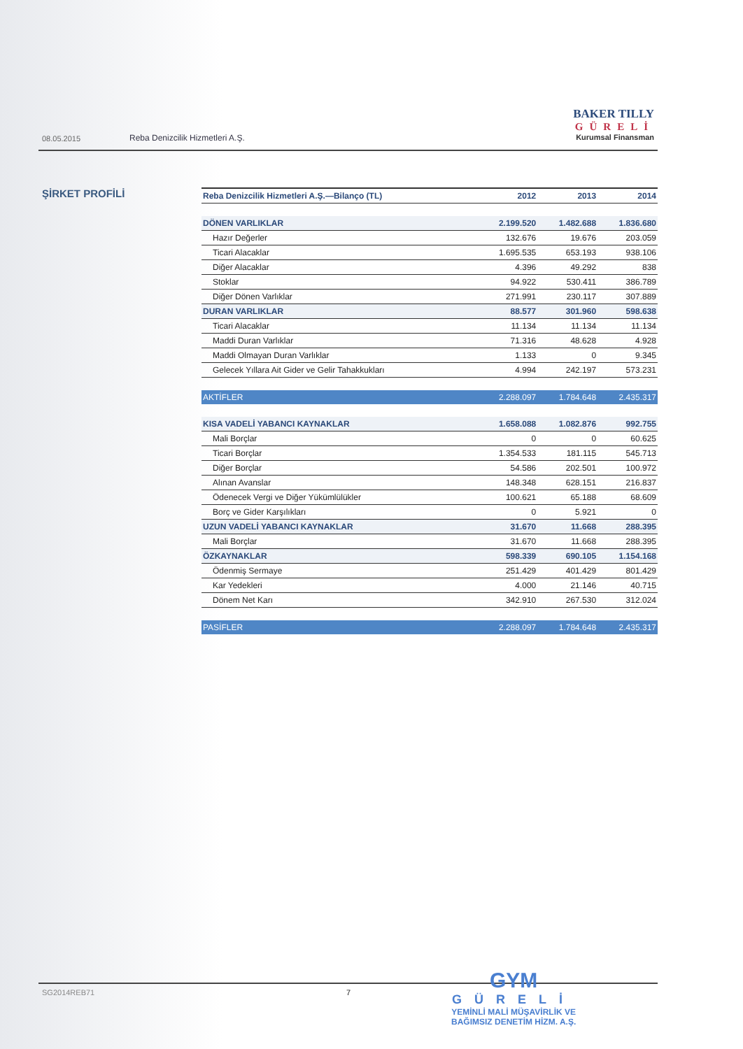08.05.2015 Reba Denizcilik Hizmetleri A.Ş.
BAKER TILLY
GÜRELİ
Kurumsal Finansman
ŞİRKET PROFİLİ
| Reba Denizcilik Hizmetleri A.Ş.—Bilanço (TL) | 2012 | 2013 | 2014 |
| --- | --- | --- | --- |
| DÖNEN VARLIKLAR | 2.199.520 | 1.482.688 | 1.836.680 |
| Hazır Değerler | 132.676 | 19.676 | 203.059 |
| Ticari Alacaklar | 1.695.535 | 653.193 | 938.106 |
| Diğer Alacaklar | 4.396 | 49.292 | 838 |
| Stoklar | 94.922 | 530.411 | 386.789 |
| Diğer Dönen Varlıklar | 271.991 | 230.117 | 307.889 |
| DURAN VARLIKLAR | 88.577 | 301.960 | 598.638 |
| Ticari Alacaklar | 11.134 | 11.134 | 11.134 |
| Maddi Duran Varlıklar | 71.316 | 48.628 | 4.928 |
| Maddi Olmayan Duran Varlıklar | 1.133 | 0 | 9.345 |
| Gelecek Yıllara Ait Gider ve Gelir Tahakkukları | 4.994 | 242.197 | 573.231 |
| AKTİFLER | 2.288.097 | 1.784.648 | 2.435.317 |
| KISA VADELİ YABANCI KAYNAKLAR | 1.658.088 | 1.082.876 | 992.755 |
| Mali Borçlar | 0 | 0 | 60.625 |
| Ticari Borçlar | 1.354.533 | 181.115 | 545.713 |
| Diğer Borçlar | 54.586 | 202.501 | 100.972 |
| Alınan Avanslar | 148.348 | 628.151 | 216.837 |
| Ödenecek Vergi ve Diğer Yükümlülükler | 100.621 | 65.188 | 68.609 |
| Borç ve Gider Karşılıkları | 0 | 5.921 | 0 |
| UZUN VADELİ YABANCI KAYNAKLAR | 31.670 | 11.668 | 288.395 |
| Mali Borçlar | 31.670 | 11.668 | 288.395 |
| ÖZKAYNAKLAR | 598.339 | 690.105 | 1.154.168 |
| Ödenmiş Sermaye | 251.429 | 401.429 | 801.429 |
| Kar Yedekleri | 4.000 | 21.146 | 40.715 |
| Dönem Net Karı | 342.910 | 267.530 | 312.024 |
| PASİFLER | 2.288.097 | 1.784.648 | 2.435.317 |
SG2014REB71 7
GYM
GÜRELİ
YEMİNLİ MALİ MÜŞAVİRLİK VE
BAĞIMSIZ DENETİM HİZM. A.Ş.